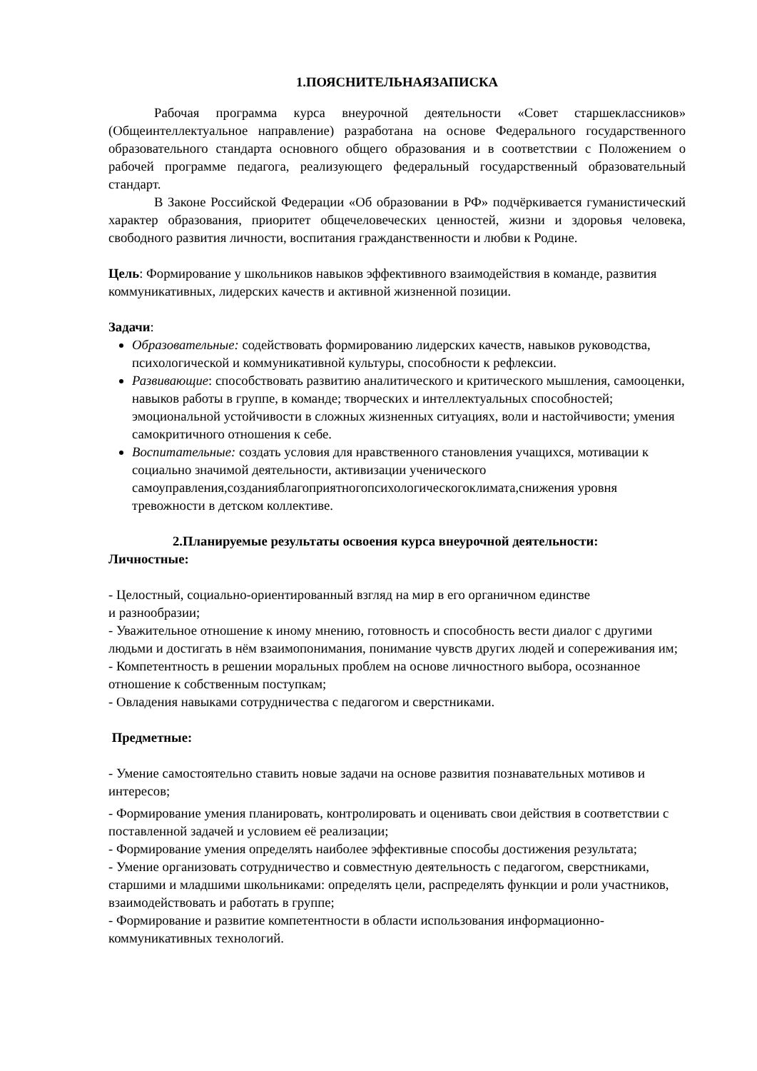1.ПОЯСНИТЕЛЬНАЯЗАПИСКА
Рабочая программа курса внеурочной деятельности «Совет старшеклассников» (Общеинтеллектуальное направление) разработана на основе Федерального государственного образовательного стандарта основного общего образования и в соответствии с Положением о рабочей программе педагога, реализующего федеральный государственный образовательный стандарт.
В Законе Российской Федерации «Об образовании в РФ» подчёркивается гуманистический характер образования, приоритет общечеловеческих ценностей, жизни и здоровья человека, свободного развития личности, воспитания гражданственности и любви к Родине.
Цель: Формирование у школьников навыков эффективного взаимодействия в команде, развития коммуникативных, лидерских качеств и активной жизненной позиции.
Задачи:
Образовательные: содействовать формированию лидерских качеств, навыков руководства, психологической и коммуникативной культуры, способности к рефлексии.
Развивающие: способствовать развитию аналитического и критического мышления, самооценки, навыков работы в группе, в команде; творческих и интеллектуальных способностей; эмоциональной устойчивости в сложных жизненных ситуациях, воли и настойчивости; умения самокритичного отношения к себе.
Воспитательные: создать условия для нравственного становления учащихся, мотивации к социально значимой деятельности, активизации ученического самоуправления,созданияблагоприятногопсихологическогоклимата,снижения уровня тревожности в детском коллективе.
2.Планируемые результаты освоения курса внеурочной деятельности:
Личностные:
- Целостный, социально-ориентированный взгляд на мир в его органичном единстве
и разнообразии;
- Уважительное отношение к иному мнению, готовность и способность вести диалог с другими людьми и достигать в нём взаимопонимания, понимание чувств других людей и сопереживания им;
- Компетентность в решении моральных проблем на основе личностного выбора, осознанное отношение к собственным поступкам;
- Овладения навыками сотрудничества с педагогом и сверстниками.
Предметные:
- Умение самостоятельно ставить новые задачи на основе развития познавательных мотивов и интересов;
- Формирование умения планировать, контролировать и оценивать свои действия в соответствии с поставленной задачей и условием её реализации;
- Формирование умения определять наиболее эффективные способы достижения результата;
- Умение организовать сотрудничество и совместную деятельность с педагогом, сверстниками, старшими и младшими школьниками: определять цели, распределять функции и роли участников, взаимодействовать и работать в группе;
- Формирование и развитие компетентности в области использования информационно-коммуникативных технологий.